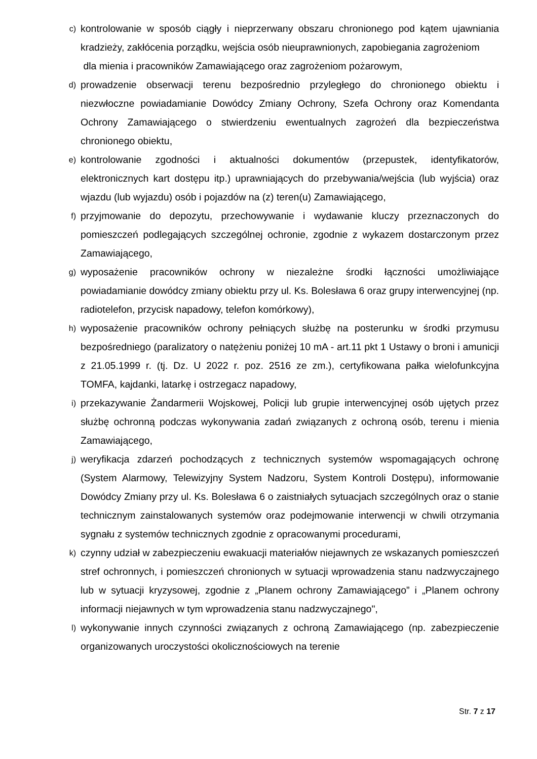c)
kontrolowanie w sposób ciągły i nieprzerwany obszaru chronionego pod kątem ujawniania kradzieży, zakłócenia porządku, wejścia osób nieuprawnionych, zapobiegania zagrożeniom
dla mienia i pracowników Zamawiającego oraz zagrożeniom pożarowym,
d)
prowadzenie obserwacji terenu bezpośrednio przyległego do chronionego obiektu i niezwłoczne powiadamianie Dowódcy Zmiany Ochrony, Szefa Ochrony oraz Komendanta Ochrony Zamawiającego o stwierdzeniu ewentualnych zagrożeń dla bezpieczeństwa chronionego obiektu,
e)
kontrolowanie zgodności i aktualności dokumentów (przepustek, identyfikatorów, elektronicznych kart dostępu itp.) uprawniających do przebywania/wejścia (lub wyjścia) oraz wjazdu (lub wyjazdu) osób i pojazdów na (z) teren(u) Zamawiającego,
f)
przyjmowanie do depozytu, przechowywanie i wydawanie kluczy przeznaczonych do pomieszczeń podlegających szczególnej ochronie, zgodnie z wykazem dostarczonym przez Zamawiającego,
g)
wyposażenie pracowników ochrony w niezależne środki łączności umożliwiające powiadamianie dowódcy zmiany obiektu przy ul. Ks. Bolesława 6 oraz grupy interwencyjnej (np. radiotelefon, przycisk napadowy, telefon komórkowy),
h)
wyposażenie pracowników ochrony pełniących służbę na posterunku w środki przymusu bezpośredniego (paralizatory o natężeniu poniżej 10 mA - art.11 pkt 1 Ustawy o broni i amunicji z 21.05.1999 r. (tj. Dz. U 2022 r. poz. 2516 ze zm.), certyfikowana pałka wielofunkcyjna TOMFA, kajdanki, latarkę i ostrzegacz napadowy,
i)
przekazywanie Żandarmerii Wojskowej, Policji lub grupie interwencyjnej osób ujętych przez służbę ochronną podczas wykonywania zadań związanych z ochroną osób, terenu i mienia Zamawiającego,
j)
weryfikacja zdarzeń pochodzących z technicznych systemów wspomagających ochronę (System Alarmowy, Telewizyjny System Nadzoru, System Kontroli Dostępu), informowanie Dowódcy Zmiany przy ul. Ks. Bolesława 6 o zaistniałych sytuacjach szczególnych oraz o stanie technicznym zainstalowanych systemów oraz podejmowanie interwencji w chwili otrzymania sygnału z systemów technicznych zgodnie z opracowanymi procedurami,
k)
czynny udział w zabezpieczeniu ewakuacji materiałów niejawnych ze wskazanych pomieszczeń stref ochronnych, i pomieszczeń chronionych w sytuacji wprowadzenia stanu nadzwyczajnego lub w sytuacji kryzysowej, zgodnie z „Planem ochrony Zamawiającego” i „Planem ochrony informacji niejawnych w tym wprowadzenia stanu nadzwyczajnego",
l)
wykonywanie innych czynności związanych z ochroną Zamawiającego (np. zabezpieczenie organizowanych uroczystości okolicznościowych na terenie
Str. 7 z 17